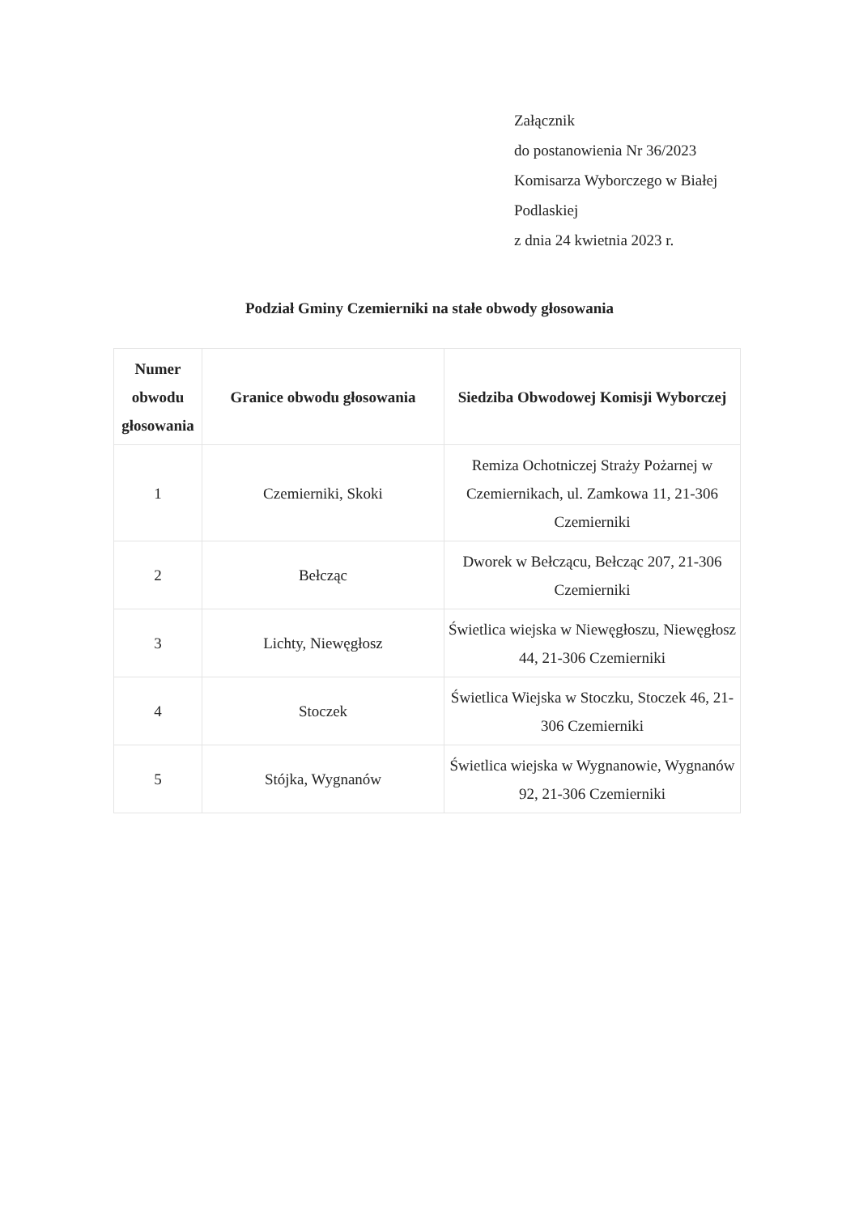Załącznik
do postanowienia Nr 36/2023
Komisarza Wyborczego w Białej
Podlaskiej
z dnia 24 kwietnia 2023 r.
Podział Gminy Czemierniki na stałe obwody głosowania
| Numer obwodu głosowania | Granice obwodu głosowania | Siedziba Obwodowej Komisji Wyborczej |
| --- | --- | --- |
| 1 | Czemierniki, Skoki | Remiza Ochotniczej Straży Pożarnej w Czemiernikach, ul. Zamkowa 11, 21-306 Czemierniki |
| 2 | Bełcząc | Dworek w Bełcząc‍u, Bełcząc 207, 21-306 Czemierniki |
| 3 | Lichty, Niewęgłosz | Świetlica wiejska w Niewęgłoszu, Niewęgłosz 44, 21-306 Czemierniki |
| 4 | Stoczek | Świetlica Wiejska w Stoczku, Stoczek 46, 21-306 Czemierniki |
| 5 | Stójka, Wygnanów | Świetlica wiejska w Wygnanowie, Wygnanów 92, 21-306 Czemierniki |